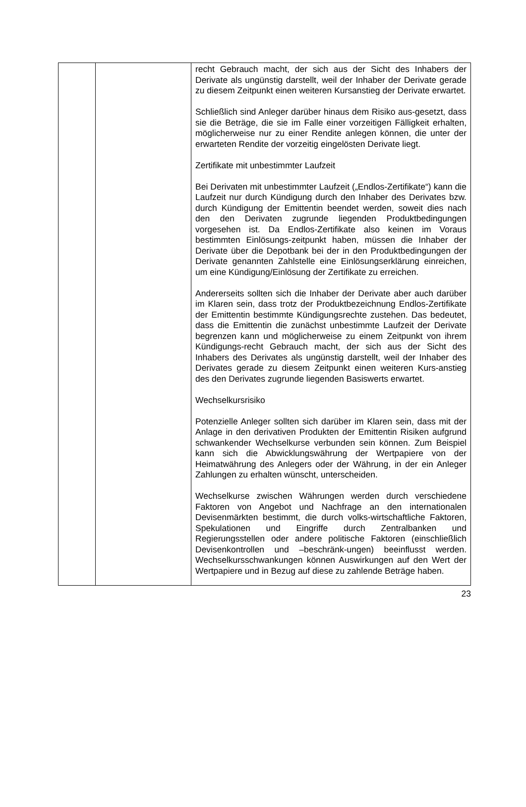| | | recht Gebrauch macht, der sich aus der Sicht des Inhabers der Derivate als ungünstig darstellt, weil der Inhaber der Derivate gerade zu diesem Zeitpunkt einen weiteren Kursanstieg der Derivate erwartet. Schließlich sind Anleger darüber hinaus dem Risiko aus-gesetzt, dass sie die Beträge, die sie im Falle einer vorzeitigen Fälligkeit erhalten, möglicherweise nur zu einer Rendite anlegen können, die unter der erwarteten Rendite der vorzeitig eingelösten Derivate liegt. Zertifikate mit unbestimmter Laufzeit Bei Derivaten mit unbestimmter Laufzeit („Endlos-Zertifikate“) kann die Laufzeit nur durch Kündigung durch den Inhaber des Derivates bzw. durch Kündigung der Emittentin beendet werden, soweit dies nach den den Derivaten zugrunde liegenden Produktbedingungen vorgesehen ist. Da Endlos-Zertifikate also keinen im Voraus bestimmten Einlösungs-zeitpunkt haben, müssen die Inhaber der Derivate über die Depotbank bei der in den Produktbedingungen der Derivate genannten Zahlstelle eine Einlösungserklärung einreichen, um eine Kündigung/Einlösung der Zertifikate zu erreichen. Andererseits sollten sich die Inhaber der Derivate aber auch darüber im Klaren sein, dass trotz der Produktbezeichnung Endlos-Zertifikate der Emittentin bestimmte Kündigungsrechte zustehen. Das bedeutet, dass die Emittentin die zunächst unbestimmte Laufzeit der Derivate begrenzen kann und möglicherweise zu einem Zeitpunkt von ihrem Kündigungs-recht Gebrauch macht, der sich aus der Sicht des Inhabers des Derivates als ungünstig darstellt, weil der Inhaber des Derivates gerade zu diesem Zeitpunkt einen weiteren Kurs-anstieg des den Derivates zugrunde liegenden Basiswerts erwartet. Wechselkursrisiko Potenzielle Anleger sollten sich darüber im Klaren sein, dass mit der Anlage in den derivativen Produkten der Emittentin Risiken aufgrund schwankender Wechselkurse verbunden sein können. Zum Beispiel kann sich die Abwicklungswährung der Wertpapiere von der Heimatwährung des Anlegers oder der Währung, in der ein Anleger Zahlungen zu erhalten wünscht, unterscheiden. Wechselkurse zwischen Währungen werden durch verschiedene Faktoren von Angebot und Nachfrage an den internationalen Devisenmärkten bestimmt, die durch volks-wirtschaftliche Faktoren, Spekulationen und Eingriffe durch Zentralbanken und Regierungsstellen oder andere politische Faktoren (einschließlich Devisenkontrollen und –beschränk-ungen) beeinflusst werden. Wechselkursschwankungen können Auswirkungen auf den Wert der Wertpapiere und in Bezug auf diese zu zahlende Beträge haben. |
23